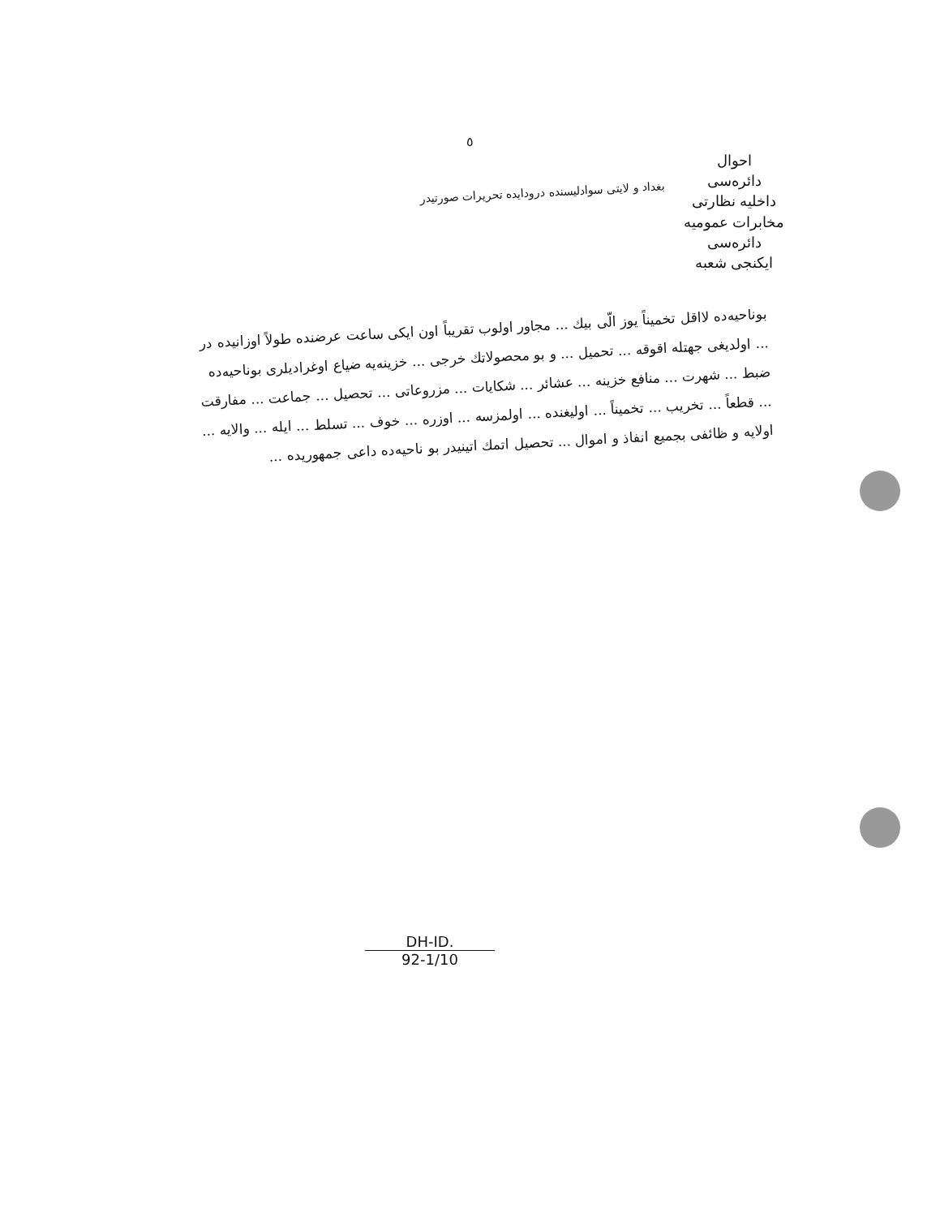٥
احوال
دائره‌سی
داخلیه نظارتی
مخابرات عمومیه دائره‌سی
ایکنجی شعبه
بغداد و لایتی سوادلیسنده درودایده تحریرات صورتیدر
بوناحیه‌ده لااقل تخمیناً یوز الّی بیك ... مجاور اولوب تقریباً اون ایکی ساعت عرضنده طولاً اوزانیده در ... اولدیغی جهتله اقوقه ... تحمیل ... و بو محصولاتك خرجی ... خزینه‌یه ضیاع اوغرادیلری بوناحیه‌ده ضبط ... شهرت ... منافع خزینه ... عشائر ... شکایات ... مزروعاتی ... تحصیل ... جماعت ... مفارقت ... قطعاً ... تخریب ... تخمیناً ... اولیغنده ... اولمزسه ... اوزره ... خوف ... تسلط ... ایله ... والایه ... اولایه و ظائفی بجمیع انفاذ و اموال ... تحصیل اتمك اتینیدر بو ناحیه‌ده داعی جمهوریده ...
DH-ID.
92-1/10